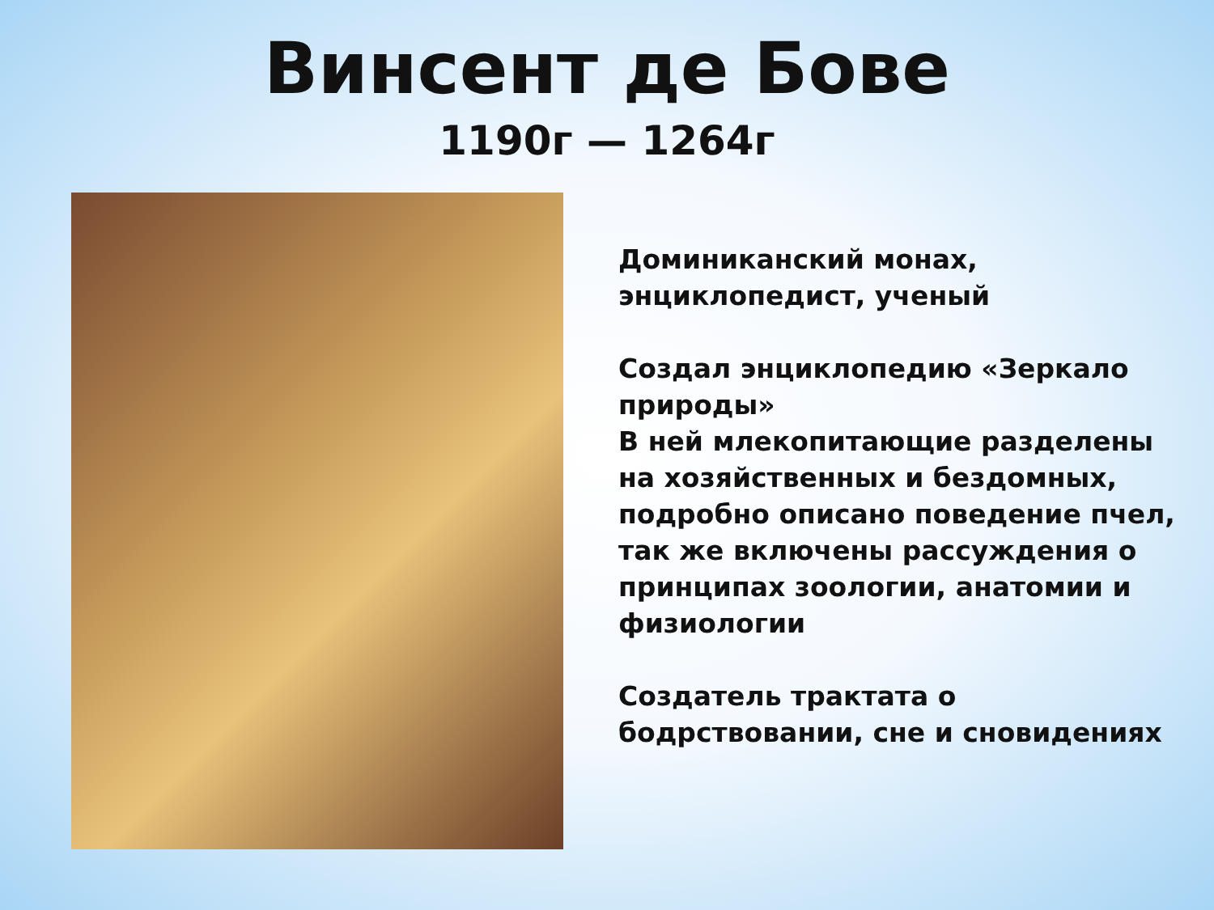Винсент де Бове
1190г — 1264г
Доминиканский монах, энциклопедист, ученый
Создал энциклопедию «Зеркало природы»
В ней млекопитающие разделены на хозяйственных и бездомных, подробно описано поведение пчел, так же включены рассуждения о принципах зоологии, анатомии и физиологии
Создатель трактата о бодрствовании, сне и сновидениях